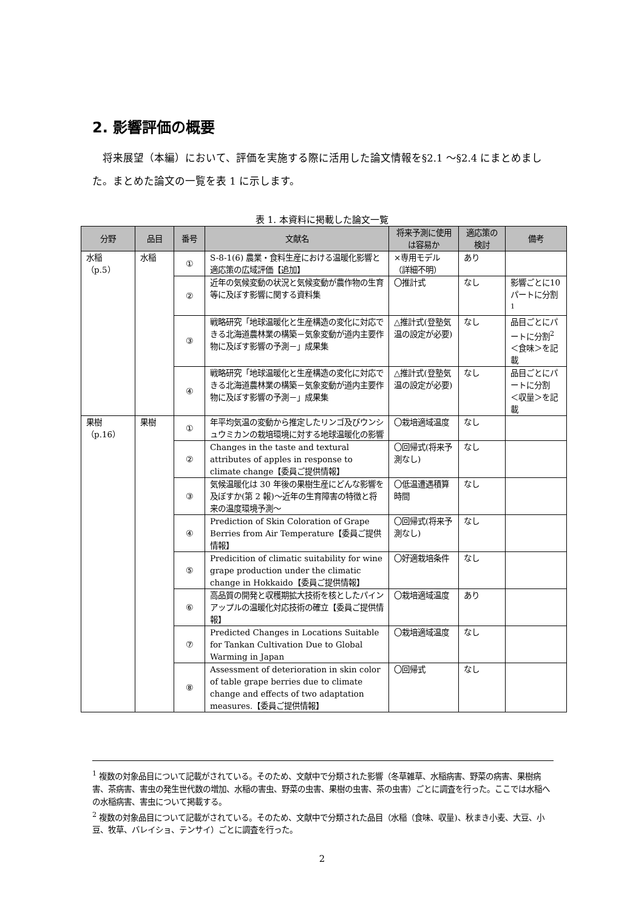2. 影響評価の概要
将来展望（本編）において、評価を実施する際に活用した論文情報を§2.1 ～§2.4 にまとめました。まとめた論文の一覧を表 1 に示します。
表 1. 本資料に掲載した論文一覧
| 分野 | 品目 | 番号 | 文献名 | 将来予測に使用は容易か | 適応策の検討 | 備考 |
| --- | --- | --- | --- | --- | --- | --- |
| 水稲 （p.5） | 水稲 | ① | S-8-1(6) 農業・食料生産における温暖化影響と適応策の広域評価【追加】 | ×専用モデル（詳細不明） | あり | |
| | | ② | 近年の気候変動の状況と気候変動が農作物の生育等に及ぼす影響に関する資料集 | 〇推計式 | なし | 影響ごとに10 パートに分割<sup>1</sup> |
| | | ③ | 戦略研究「地球温暖化と生産構造の変化に対応できる北海道農林業の構築－気象変動が道内主要作物に及ぼす影響の予測－」成果集 | △推計式(登塾気温の設定が必要) | なし | 品目ごとにパートに分割<sup>2</sup> ＜食味＞を記載 |
| | | ④ | 戦略研究「地球温暖化と生産構造の変化に対応できる北海道農林業の構築－気象変動が道内主要作物に及ぼす影響の予測－」成果集 | △推計式(登塾気温の設定が必要) | なし | 品目ごとにパートに分割 ＜収量＞を記載 |
| 果樹 （p.16） | 果樹 | ① | 年平均気温の変動から推定したリンゴ及びウンシュウミカンの栽培環境に対する地球温暖化の影響 | 〇栽培適域温度 | なし | |
| | | ② | Changes in the taste and textural attributes of apples in response to climate change【委員ご提供情報】 | 〇回帰式(将来予測なし) | なし | |
| | | ③ | 気候温暖化は 30 年後の果樹生産にどんな影響を及ぼすか(第 2 報)～近年の生育障害の特徴と将来の温度環境予測～ | 〇低温遭遇積算時間 | なし | |
| | | ④ | Prediction of Skin Coloration of Grape Berries from Air Temperature【委員ご提供情報】 | 〇回帰式(将来予測なし) | なし | |
| | | ⑤ | Predicition of climatic suitability for wine grape production under the climatic change in Hokkaido【委員ご提供情報】 | 〇好適栽培条件 | なし | |
| | | ⑥ | 高品質の開発と収穫期拡大技術を核としたパインアップルの温暖化対応技術の確立【委員ご提供情報】 | 〇栽培適域温度 | あり | |
| | | ⑦ | Predicted Changes in Locations Suitable for Tankan Cultivation Due to Global Warming in Japan | 〇栽培適域温度 | なし | |
| | | ⑧ | Assessment of deterioration in skin color of table grape berries due to climate change and effects of two adaptation measures.【委員ご提供情報】 | 〇回帰式 | なし | |
<sup>1</sup> 複数の対象品目について記載がされている。そのため、文献中で分類された影響（冬草雑草、水稲病害、野菜の病害、果樹病害、茶病害、害虫の発生世代数の増加、水稲の害虫、野菜の虫害、果樹の虫害、茶の虫害）ごとに調査を行った。ここでは水稲への水稲病害、害虫について掲載する。
<sup>2</sup> 複数の対象品目について記載がされている。そのため、文献中で分類された品目（水稲（食味、収量)、秋まき小麦、大豆、小豆、牧草、バレイショ、テンサイ）ごとに調査を行った。
2